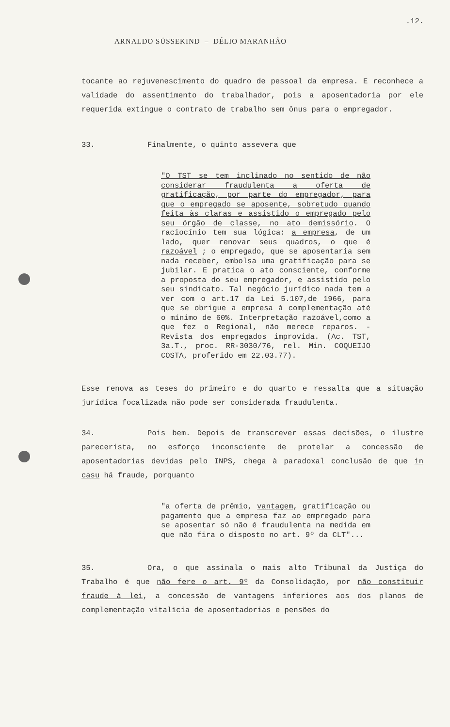.12.
ARNALDO SÜSSEKIND – DÉLIO MARANHÃO
tocante ao rejuvenescimento do quadro de pessoal da empresa. E reconhece a validade do assentimento do trabalhador, pois a aposentadoria por ele requerida extingue o contrato de trabalho sem ônus para o empregador.
33. Finalmente, o quinto assevera que
"O TST se tem inclinado no sentido de não considerar fraudulenta a oferta de gratificação, por parte do empregador, para que o empregado se aposente, sobretudo quando feita às claras e assistido o empregado pelo seu órgão de classe, no ato demissório. O raciocínio tem sua lógica: a empresa, de um lado, quer renovar seus quadros, o que é razoável ; o empregado, que se aposentaria sem nada receber, embolsa uma gratificação para se jubilar. E pratica o ato consciente, conforme a proposta do seu empregador, e assistido pelo seu sindicato. Tal negócio jurídico nada tem a ver com o art.17 da Lei 5.107,de 1966, para que se obrigue a empresa à complementação até o mínimo de 60%. Interpretação razoável,como a que fez o Regional, não merece reparos. - Revista dos empregados improvida. (Ac. TST, 3a.T., proc. RR-3030/76, rel. Min. COQUEIJO COSTA, proferido em 22.03.77).
Esse renova as teses do primeiro e do quarto e ressalta que a situação jurídica focalizada não pode ser considerada fraudulenta.
34. Pois bem. Depois de transcrever essas decisões, o ilustre parecerista, no esforço inconsciente de protelar a concessão de aposentadorias devidas pelo INPS, chega à paradoxal conclusão de que in casu há fraude, porquanto
"a oferta de prêmio, vantagem, gratificação ou pagamento que a empresa faz ao empregado para se aposentar só não é fraudulenta na medida em que não fira o disposto no art. 9º da CLT"...
35. Ora, o que assinala o mais alto Tribunal da Justiça do Trabalho é que não fere o art. 9º da Consolidação, por não constituir fraude à lei, a concessão de vantagens inferiores aos dos planos de complementação vitalícia de aposentadorias e pensões do